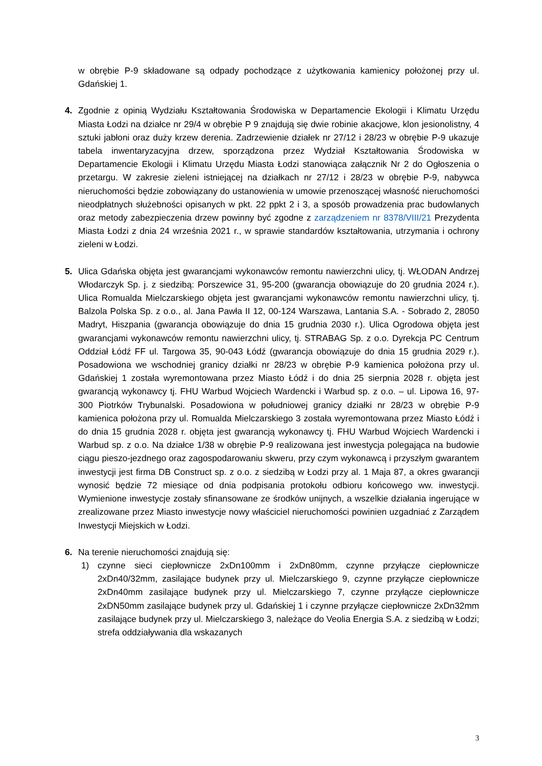w obrębie P-9 składowane są odpady pochodzące z użytkowania kamienicy położonej przy ul. Gdańskiej 1.
4. Zgodnie z opinią Wydziału Kształtowania Środowiska w Departamencie Ekologii i Klimatu Urzędu Miasta Łodzi na działce nr 29/4 w obrębie P 9 znajdują się dwie robinie akacjowe, klon jesionolistny, 4 sztuki jabłoni oraz duży krzew derenia. Zadrzewienie działek nr 27/12 i 28/23 w obrębie P-9 ukazuje tabela inwentaryzacyjna drzew, sporządzona przez Wydział Kształtowania Środowiska w Departamencie Ekologii i Klimatu Urzędu Miasta Łodzi stanowiąca załącznik Nr 2 do Ogłoszenia o przetargu. W zakresie zieleni istniejącej na działkach nr 27/12 i 28/23 w obrębie P-9, nabywca nieruchomości będzie zobowiązany do ustanowienia w umowie przenoszącej własność nieruchomości nieodpłatnych służebności opisanych w pkt. 22 ppkt 2 i 3, a sposób prowadzenia prac budowlanych oraz metody zabezpieczenia drzew powinny być zgodne z zarządzeniem nr 8378/VIII/21 Prezydenta Miasta Łodzi z dnia 24 września 2021 r., w sprawie standardów kształtowania, utrzymania i ochrony zieleni w Łodzi.
5. Ulica Gdańska objęta jest gwarancjami wykonawców remontu nawierzchni ulicy, tj. WŁODAN Andrzej Włodarczyk Sp. j. z siedzibą: Porszewice 31, 95-200 (gwarancja obowiązuje do 20 grudnia 2024 r.). Ulica Romualda Mielczarskiego objęta jest gwarancjami wykonawców remontu nawierzchni ulicy, tj. Balzola Polska Sp. z o.o., al. Jana Pawła II 12, 00-124 Warszawa, Lantania S.A. - Sobrado 2, 28050 Madryt, Hiszpania (gwarancja obowiązuje do dnia 15 grudnia 2030 r.). Ulica Ogrodowa objęta jest gwarancjami wykonawców remontu nawierzchni ulicy, tj. STRABAG Sp. z o.o. Dyrekcja PC Centrum Oddział Łódź FF ul. Targowa 35, 90-043 Łódź (gwarancja obowiązuje do dnia 15 grudnia 2029 r.). Posadowiona we wschodniej granicy działki nr 28/23 w obrębie P-9 kamienica położona przy ul. Gdańskiej 1 została wyremontowana przez Miasto Łódź i do dnia 25 sierpnia 2028 r. objęta jest gwarancją wykonawcy tj. FHU Warbud Wojciech Wardencki i Warbud sp. z o.o. – ul. Lipowa 16, 97-300 Piotrków Trybunalski. Posadowiona w południowej granicy działki nr 28/23 w obrębie P-9 kamienica położona przy ul. Romualda Mielczarskiego 3 została wyremontowana przez Miasto Łódź i do dnia 15 grudnia 2028 r. objęta jest gwarancją wykonawcy tj. FHU Warbud Wojciech Wardencki i Warbud sp. z o.o. Na działce 1/38 w obrębie P-9 realizowana jest inwestycja polegająca na budowie ciągu pieszo-jezdnego oraz zagospodarowaniu skweru, przy czym wykonawcą i przyszłym gwarantem inwestycji jest firma DB Construct sp. z o.o. z siedzibą w Łodzi przy al. 1 Maja 87, a okres gwarancji wynosić będzie 72 miesiące od dnia podpisania protokołu odbioru końcowego ww. inwestycji. Wymienione inwestycje zostały sfinansowane ze środków unijnych, a wszelkie działania ingerujące w zrealizowane przez Miasto inwestycje nowy właściciel nieruchomości powinien uzgadniać z Zarządem Inwestycji Miejskich w Łodzi.
6. Na terenie nieruchomości znajdują się:
1) czynne sieci ciepłownicze 2xDn100mm i 2xDn80mm, czynne przyłącze ciepłownicze 2xDn40/32mm, zasilające budynek przy ul. Mielczarskiego 9, czynne przyłącze ciepłownicze 2xDn40mm zasilające budynek przy ul. Mielczarskiego 7, czynne przyłącze ciepłownicze 2xDN50mm zasilające budynek przy ul. Gdańskiej 1 i czynne przyłącze ciepłownicze 2xDn32mm zasilające budynek przy ul. Mielczarskiego 3, należące do Veolia Energia S.A. z siedzibą w Łodzi; strefa oddziaływania dla wskazanych
3